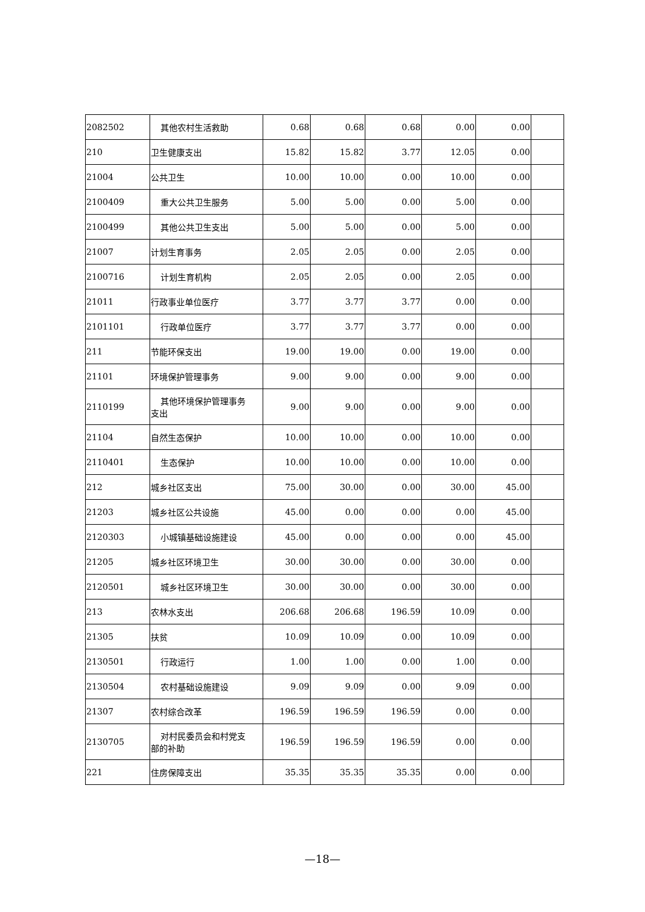| 2082502 | 其他农村生活救助 | 0.68 | 0.68 | 0.68 | 0.00 | 0.00 | |
| 210 | 卫生健康支出 | 15.82 | 15.82 | 3.77 | 12.05 | 0.00 | |
| 21004 | 公共卫生 | 10.00 | 10.00 | 0.00 | 10.00 | 0.00 | |
| 2100409 | 重大公共卫生服务 | 5.00 | 5.00 | 0.00 | 5.00 | 0.00 | |
| 2100499 | 其他公共卫生支出 | 5.00 | 5.00 | 0.00 | 5.00 | 0.00 | |
| 21007 | 计划生育事务 | 2.05 | 2.05 | 0.00 | 2.05 | 0.00 | |
| 2100716 | 计划生育机构 | 2.05 | 2.05 | 0.00 | 2.05 | 0.00 | |
| 21011 | 行政事业单位医疗 | 3.77 | 3.77 | 3.77 | 0.00 | 0.00 | |
| 2101101 | 行政单位医疗 | 3.77 | 3.77 | 3.77 | 0.00 | 0.00 | |
| 211 | 节能环保支出 | 19.00 | 19.00 | 0.00 | 19.00 | 0.00 | |
| 21101 | 环境保护管理事务 | 9.00 | 9.00 | 0.00 | 9.00 | 0.00 | |
| 2110199 | 其他环境保护管理事务 支出 | 9.00 | 9.00 | 0.00 | 9.00 | 0.00 | |
| 21104 | 自然生态保护 | 10.00 | 10.00 | 0.00 | 10.00 | 0.00 | |
| 2110401 | 生态保护 | 10.00 | 10.00 | 0.00 | 10.00 | 0.00 | |
| 212 | 城乡社区支出 | 75.00 | 30.00 | 0.00 | 30.00 | 45.00 | |
| 21203 | 城乡社区公共设施 | 45.00 | 0.00 | 0.00 | 0.00 | 45.00 | |
| 2120303 | 小城镇基础设施建设 | 45.00 | 0.00 | 0.00 | 0.00 | 45.00 | |
| 21205 | 城乡社区环境卫生 | 30.00 | 30.00 | 0.00 | 30.00 | 0.00 | |
| 2120501 | 城乡社区环境卫生 | 30.00 | 30.00 | 0.00 | 30.00 | 0.00 | |
| 213 | 农林水支出 | 206.68 | 206.68 | 196.59 | 10.09 | 0.00 | |
| 21305 | 扶贫 | 10.09 | 10.09 | 0.00 | 10.09 | 0.00 | |
| 2130501 | 行政运行 | 1.00 | 1.00 | 0.00 | 1.00 | 0.00 | |
| 2130504 | 农村基础设施建设 | 9.09 | 9.09 | 0.00 | 9.09 | 0.00 | |
| 21307 | 农村综合改革 | 196.59 | 196.59 | 196.59 | 0.00 | 0.00 | |
| 2130705 | 对村民委员会和村党支 部的补助 | 196.59 | 196.59 | 196.59 | 0.00 | 0.00 | |
| 221 | 住房保障支出 | 35.35 | 35.35 | 35.35 | 0.00 | 0.00 | |
—18—